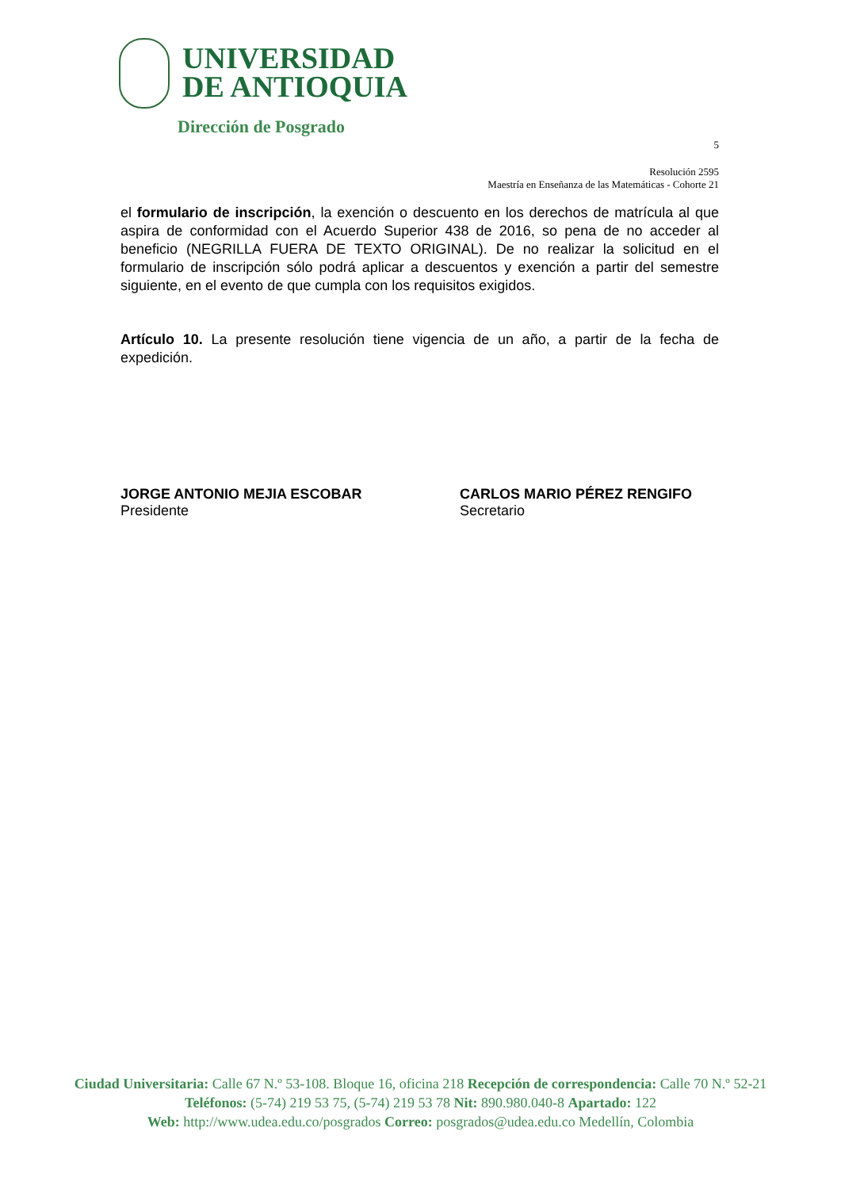UNIVERSIDAD
DE ANTIOQUIA
Dirección de Posgrado
5
Resolución 2595
Maestría en Enseñanza de las Matemáticas - Cohorte 21
el formulario de inscripción, la exención o descuento en los derechos de matrícula al que aspira de conformidad con el Acuerdo Superior 438 de 2016, so pena de no acceder al beneficio (NEGRILLA FUERA DE TEXTO ORIGINAL). De no realizar la solicitud en el formulario de inscripción sólo podrá aplicar a descuentos y exención a partir del semestre siguiente, en el evento de que cumpla con los requisitos exigidos.
Artículo 10. La presente resolución tiene vigencia de un año, a partir de la fecha de expedición.
JORGE ANTONIO MEJIA ESCOBAR
Presidente
CARLOS MARIO PÉREZ RENGIFO
Secretario
Ciudad Universitaria: Calle 67 N.º 53-108. Bloque 16, oficina 218 Recepción de correspondencia: Calle 70 N.º 52-21
Teléfonos: (5-74) 219 53 75, (5-74) 219 53 78 Nit: 890.980.040-8 Apartado: 122
Web: http://www.udea.edu.co/posgrados Correo: posgrados@udea.edu.co Medellín, Colombia